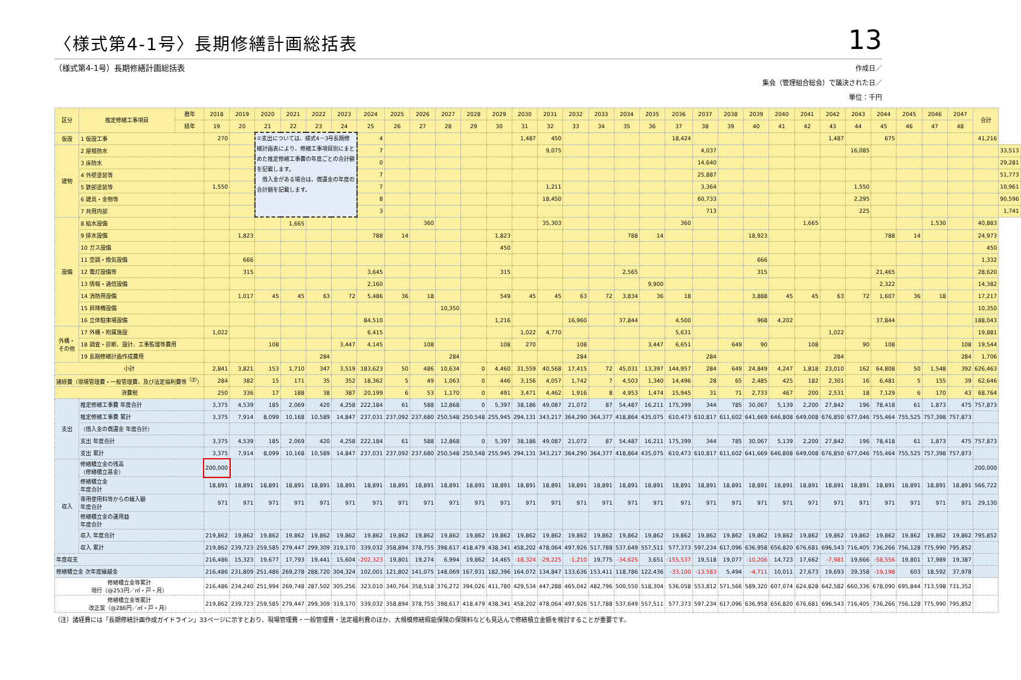〈様式第4-1号〉長期修繕計画総括表
13
（様式第4-1号）長期修繕計画総括表
作成日／
集会（管理組合総会）で議決された日／
単位：千円
| 区分 | 推定修繕工事項目 | 暦年 | 2018 | 2019 | 2020 | 2021 | 2022 | 2023 | 2024 | 2025 | 2026 | 2027 | 2028 | 2029 | 2030 | 2031 | 2032 | 2033 | 2034 | 2035 | 2036 | 2037 | 2038 | 2039 | 2040 | 2041 | 2042 | 2043 | 2044 | 2045 | 2046 | 2047 | 合計 | |
| --- | --- | --- | --- | --- | --- | --- | --- | --- | --- | --- | --- | --- | --- | --- | --- | --- | --- | --- | --- | --- | --- | --- | --- | --- | --- | --- | --- | --- | --- | --- | --- | --- | --- | --- |
| | | 経年 | 19 | 20 | 21 | 22 | 23 | 24 | 25 | 26 | 27 | 28 | 29 | 30 | 31 | 32 | 33 | 34 | 35 | 36 | 37 | 38 | 39 | 40 | 41 | 42 | 43 | 44 | 45 | 46 | 47 | 48 | | |
| 仮設 | 1 仮設工事 | | 270 | | ①支出については、様式4－3号長期修繕計画表により、修繕工事項目別にまとめた推定修繕工事費の年度ごとの合計額を記載します。 借入金がある場合は、償還金の年度の合計額を記載します。 | | | | 4 | | | | | | 1,487 | 450 | | | | | 18,424 | | | | | | 1,487 | | 675 | | | | 41,216 | |
| 建物 | 2 屋根防水 | | | | | | | | 7 | | | | | | | 9,075 | | | | | | 4,037 | | | | | | 16,085 | | | | | | 33,513 |
| | 3 床防水 | | | | | | | | 0 | | | | | | | | | | | | | 14,640 | | | | | | | | | | | | 29,281 |
| | 4 外壁塗装等 | | | | | | | | 7 | | | | | | | | | | | | | 25,887 | | | | | | | | | | | | 51,773 |
| | 5 鉄部塗装等 | | 1,550 | | | | | | 7 | | | | | | | 1,211 | | | | | | 3,364 | | | | | | 1,550 | | | | | | 10,961 |
| | 6 建具・金物等 | | | | | | | | 8 | | | | | | | 18,450 | | | | | | 60,733 | | | | | | 2,295 | | | | | | 90,596 |
| | 7 共用内部 | | | | | | | | 3 | | | | | | | | | | | | | 713 | | | | | | 225 | | | | | | 1,741 |
| 設備 | 8 給水設備 | | | | | 1,665 | | | | | 360 | | | | | 35,303 | | | | | 360 | | | | | 1,665 | | | | | 1,530 | | 40,883 | |
| | 9 排水設備 | | | 1,823 | | | | | 788 | 14 | | | | 1,823 | | | | | 788 | 14 | | | | 18,923 | | | | | 788 | 14 | | | 24,973 | |
| | 10 ガス設備 | | | | | | | | | | | | | 450 | | | | | | | | | | | | | | | | | | | 450 | |
| | 11 空調・換気設備 | | | 666 | | | | | | | | | | | | | | | | | | | | 666 | | | | | | | | | 1,332 | |
| | 12 電灯設備等 | | | 315 | | | | | 3,645 | | | | | 315 | | | | | 2,565 | | | | | 315 | | | | | 21,465 | | | | 28,620 | |
| | 13 情報・通信設備 | | | | | | | | 2,160 | | | | | | | | | | | 9,900 | | | | | | | | | 2,322 | | | | 14,382 | |
| | 14 消防用設備 | | | 1,017 | 45 | 45 | 63 | 72 | 5,486 | 36 | 18 | | | 549 | 45 | 45 | 63 | 72 | 3,834 | 36 | 18 | | | 3,888 | 45 | 45 | 63 | 72 | 1,607 | 36 | 18 | | 17,217 | |
| | 15 昇降機設備 | | | | | | | | | | | 10,350 | | | | | | | | | | | | | | | | | | | | | 10,350 | |
| | 16 立体駐車場設備 | | | | | | | | 84,510 | | | | | 1,216 | | | 16,960 | | 37,844 | | 4,500 | | | 968 | 4,202 | | | | 37,844 | | | | 188,043 | |
| 外構・ その他 | 17 外構・附属施設 | | 1,022 | | | | | | 6,415 | | | | | | 1,022 | 4,770 | | | | | 5,631 | | | | | | 1,022 | | | | | | 19,881 | |
| | 18 調査・診断、設計、工事監理等費用 | | | | 108 | | | 3,447 | 4,145 | | 108 | | | 108 | 270 | | 108 | | | 3,447 | 6,651 | | 649 | 90 | | 108 | | 90 | 108 | | | 108 | 19,544 | |
| | 19 長期修繕計画作成費用 | | | | | | 284 | | | | | 284 | | | | | 284 | | | | | 284 | | | | | 284 | | | | | 284 | 1,706 | |
| 小計 | | | 2,841 | 3,821 | 153 | 1,710 | 347 | 3,519 | 183,623 | 50 | 486 | 10,634 | 0 | 4,460 | 31,559 | 40,568 | 17,415 | 72 | 45,031 | 13,397 | 144,957 | 284 | 649 | 24,849 | 4,247 | 1,818 | 23,010 | 162 | 64,808 | 50 | 1,548 | 392 | 626,463 | |
| 諸経費（現場管理費・一般管理費、及び法定福利費等<sup>（注）</sup>） | | | 284 | 382 | 15 | 171 | 35 | 352 | 18,362 | 5 | 49 | 1,063 | 0 | 446 | 3,156 | 4,057 | 1,742 | 7 | 4,503 | 1,340 | 14,496 | 28 | 65 | 2,485 | 425 | 182 | 2,301 | 16 | 6,481 | 5 | 155 | 39 | 62,646 | |
| 消費税 | | | 250 | 336 | 17 | 188 | 38 | 387 | 20,199 | 6 | 53 | 1,170 | 0 | 491 | 3,471 | 4,462 | 1,916 | 8 | 4,953 | 1,474 | 15,945 | 31 | 71 | 2,733 | 467 | 200 | 2,531 | 18 | 7,129 | 6 | 170 | 43 | 68,764 | |
| 支出 | 推定修繕工事費 年度合計 | | 3,375 | 4,539 | 185 | 2,069 | 420 | 4,258 | 222,184 | 61 | 588 | 12,868 | 0 | 5,397 | 38,186 | 49,087 | 21,072 | 87 | 54,487 | 16,211 | 175,399 | 344 | 785 | 30,067 | 5,139 | 2,200 | 27,842 | 196 | 78,418 | 61 | 1,873 | 475 | 757,873 | |
| | 推定修繕工事費 累計 | | 3,375 | 7,914 | 8,099 | 10,168 | 10,589 | 14,847 | 237,031 | 237,092 | 237,680 | 250,548 | 250,548 | 255,945 | 294,131 | 343,217 | 364,290 | 364,377 | 418,864 | 435,075 | 610,473 | 610,817 | 611,602 | 641,669 | 646,808 | 649,008 | 676,850 | 677,046 | 755,464 | 755,525 | 757,398 | 757,873 | | |
| | （借入金の償還金 年度合計） | | | | | | | | | | | | | | | | | | | | | | | | | | | | | | | | | |
| | 支出 年度合計 | | 3,375 | 4,539 | 185 | 2,069 | 420 | 4,258 | 222,184 | 61 | 588 | 12,868 | 0 | 5,397 | 38,186 | 49,087 | 21,072 | 87 | 54,487 | 16,211 | 175,399 | 344 | 785 | 30,067 | 5,139 | 2,200 | 27,842 | 196 | 78,418 | 61 | 1,873 | 475 | 757,873 | |
| | 支出 累計 | | 3,375 | 7,914 | 8,099 | 10,168 | 10,589 | 14,847 | 237,031 | 237,092 | 237,680 | 250,548 | 250,548 | 255,945 | 294,131 | 343,217 | 364,290 | 364,377 | 418,864 | 435,075 | 610,473 | 610,817 | 611,602 | 641,669 | 646,808 | 649,008 | 676,850 | 677,046 | 755,464 | 755,525 | 757,398 | 757,873 | | |
| 収入 | 修繕積立金の残高 （修繕積立基金） | | 200,000 | | | | | | | | | | | | | | | | | | | | | | | | | | | | | | 200,000 | |
| | 修繕積立金 年度合計 | | 18,891 | 18,891 | 18,891 | 18,891 | 18,891 | 18,891 | 18,891 | 18,891 | 18,891 | 18,891 | 18,891 | 18,891 | 18,891 | 18,891 | 18,891 | 18,891 | 18,891 | 18,891 | 18,891 | 18,891 | 18,891 | 18,891 | 18,891 | 18,891 | 18,891 | 18,891 | 18,891 | 18,891 | 18,891 | 18,891 | 566,722 | |
| | 専用使用料等からの繰入額 年度合計 | | 971 | 971 | 971 | 971 | 971 | 971 | 971 | 971 | 971 | 971 | 971 | 971 | 971 | 971 | 971 | 971 | 971 | 971 | 971 | 971 | 971 | 971 | 971 | 971 | 971 | 971 | 971 | 971 | 971 | 971 | 29,130 | |
| | 修繕積立金の運用益 年度合計 | | | | | | | | | | | | | | | | | | | | | | | | | | | | | | | | | |
| | 収入 年度合計 | | 219,862 | 19,862 | 19,862 | 19,862 | 19,862 | 19,862 | 19,862 | 19,862 | 19,862 | 19,862 | 19,862 | 19,862 | 19,862 | 19,862 | 19,862 | 19,862 | 19,862 | 19,862 | 19,862 | 19,862 | 19,862 | 19,862 | 19,862 | 19,862 | 19,862 | 19,862 | 19,862 | 19,862 | 19,862 | 19,862 | 795,852 | |
| | 収入 累計 | | 219,862 | 239,723 | 259,585 | 279,447 | 299,309 | 319,170 | 339,032 | 358,894 | 378,755 | 398,617 | 418,479 | 438,341 | 458,202 | 478,064 | 497,926 | 517,788 | 537,649 | 557,511 | 577,373 | 597,234 | 617,096 | 636,958 | 656,820 | 676,681 | 696,543 | 716,405 | 736,266 | 756,128 | 775,990 | 795,852 | | |
| 年度収支 | | | 216,486 | 15,323 | 19,677 | 17,793 | 19,441 | 15,604 | -202,323 | 19,801 | 19,274 | 6,994 | 19,862 | 14,465 | -18,324 | -29,225 | -1,210 | 19,775 | -34,625 | 3,651 | -155,537 | 19,518 | 19,077 | -10,206 | 14,723 | 17,662 | -7,981 | 19,666 | -58,556 | 19,801 | 17,989 | 19,387 | | |
| 修繕積立金 次年度繰越金 | | | 216,486 | 231,809 | 251,486 | 269,278 | 288,720 | 304,324 | 102,001 | 121,802 | 141,075 | 148,069 | 167,931 | 182,396 | 164,072 | 134,847 | 133,636 | 153,411 | 118,786 | 122,436 | -33,100 | -13,583 | 5,494 | -4,711 | 10,011 | 27,673 | 19,693 | 39,358 | -19,198 | 603 | 18,592 | 37,978 | | |
| 修繕積立金等累計 現行（@253円／㎡・戸・月） | | | 216,486 | 234,240 | 251,994 | 269,748 | 287,502 | 305,256 | 323,010 | 340,764 | 358,518 | 376,272 | 394,026 | 411,780 | 429,534 | 447,288 | 465,042 | 482,796 | 500,550 | 518,304 | 536,058 | 553,812 | 571,566 | 589,320 | 607,074 | 624,828 | 642,582 | 660,336 | 678,090 | 695,844 | 713,598 | 731,352 | | |
| 修繕積立金等累計 改正案（@286円／㎡・戸・月） | | | 219,862 | 239,723 | 259,585 | 279,447 | 299,309 | 319,170 | 339,032 | 358,894 | 378,755 | 398,617 | 418,479 | 438,341 | 458,202 | 478,064 | 497,926 | 517,788 | 537,649 | 557,511 | 577,373 | 597,234 | 617,096 | 636,958 | 656,820 | 676,681 | 696,543 | 716,405 | 736,266 | 756,128 | 775,990 | 795,852 | | |
（注）諸経費には「長期修繕計画作成ガイドライン」33ページに示すとおり、現場管理費・一般管理費・法定福利費のほか、大規模修繕瑕疵保険の保険料なども見込んで修繕積立金額を検討することが重要です。